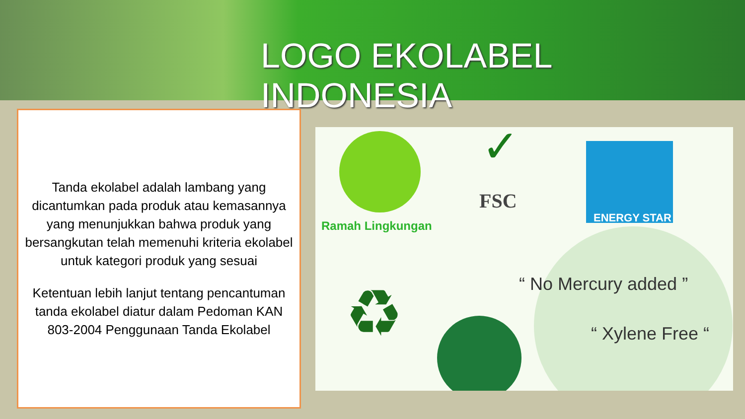LOGO EKOLABEL INDONESIA
Tanda ekolabel adalah lambang yang dicantumkan pada produk atau kemasannya yang menunjukkan bahwa produk yang bersangkutan telah memenuhi kriteria ekolabel untuk kategori produk yang sesuai
Ketentuan lebih lanjut tentang pencantuman tanda ekolabel diatur dalam Pedoman KAN 803-2004 Penggunaan Tanda Ekolabel
♻
✓
Ramah Lingkungan
FSC
ENERGY STAR
“ No Mercury added ”
“ Xylene Free “